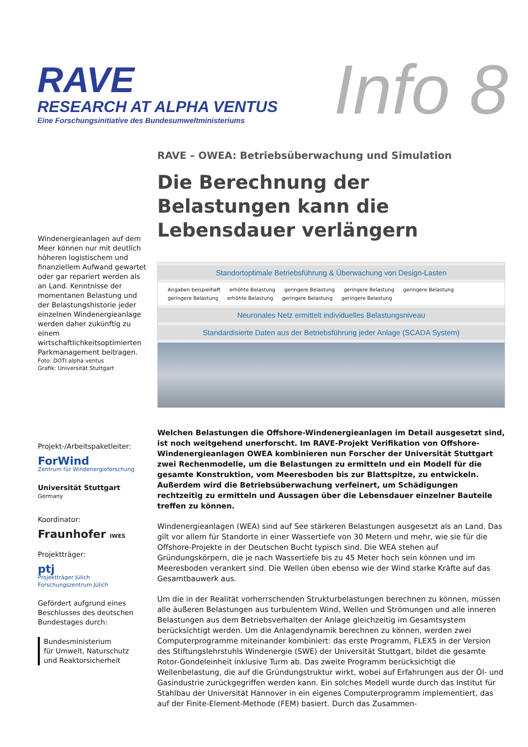RAVE
RESEARCH AT ALPHA VENTUS
Eine Forschungsinitiative des Bundesumweltministeriums
Info 8
Windenergieanlagen auf dem Meer können nur mit deutlich höheren logistischem und finanziellem Aufwand gewartet oder gar repariert werden als an Land. Kenntnisse der momentanen Belastung und der Belastungshistorie jeder einzelnen Windenergieanlage werden daher zukünftig zu einem wirtschaftlichkeitsoptimierten Parkmanagement beitragen.
Foto: DOTI alpha ventus
Grafik: Universität Stuttgart
Projekt-/Arbeitspaketleiter:
ForWind
Zentrum für Windenergieforschung
Universität Stuttgart
Germany
Koordinator:
Fraunhofer IWES
Projektträger:
ptj
Projektträger Jülich
Forschungszentrum Jülich
Gefördert aufgrund eines Beschlusses des deutschen Bundestages durch:
Bundesministerium
für Umwelt, Naturschutz
und Reaktorsicherheit
RAVE – OWEA: Betriebsüberwachung und Simulation
Die Berechnung der Belastungen kann die Lebensdauer verlängern
Standortoptimale Betriebsführung & Überwachung von Design-Lasten
Angaben beispielhaft erhöhte Belastung geringere Belastung geringere Belastung geringere Belastung geringere Belastung erhöhte Belastung geringere Belastung geringere Belastung
Neuronales Netz ermittelt individuelles Belastungsniveau
Standardisierte Daten aus der Betriebsführung jeder Anlage (SCADA System)
Welchen Belastungen die Offshore-Windenergieanlagen im Detail ausgesetzt sind, ist noch weitgehend unerforscht. Im RAVE-Projekt Verifikation von Offshore-Windenergieanlagen OWEA kombinieren nun Forscher der Universität Stuttgart zwei Rechenmodelle, um die Belastungen zu ermitteln und ein Modell für die gesamte Konstruktion, vom Meeresboden bis zur Blattspitze, zu entwickeln. Außerdem wird die Betriebsüberwachung verfeinert, um Schädigungen rechtzeitig zu ermitteln und Aussagen über die Lebensdauer einzelner Bauteile treffen zu können.
Windenergieanlagen (WEA) sind auf See stärkeren Belastungen ausgesetzt als an Land. Das gilt vor allem für Standorte in einer Wassertiefe von 30 Metern und mehr, wie sie für die Offshore-Projekte in der Deutschen Bucht typisch sind. Die WEA stehen auf Gründungskörpern, die je nach Wassertiefe bis zu 45 Meter hoch sein können und im Meeresboden verankert sind. Die Wellen üben ebenso wie der Wind starke Kräfte auf das Gesamtbauwerk aus.
Um die in der Realität vorherrschenden Strukturbelastungen berechnen zu können, müssen alle äußeren Belastungen aus turbulentem Wind, Wellen und Strömungen und alle inneren Belastungen aus dem Betriebsverhalten der Anlage gleichzeitig im Gesamtsystem berücksichtigt werden. Um die Anlagendynamik berechnen zu können, werden zwei Computerprogramme miteinander kombiniert: das erste Programm, FLEX5 in der Version des Stiftungslehrstuhls Windenergie (SWE) der Universität Stuttgart, bildet die gesamte Rotor-Gondeleinheit inklusive Turm ab. Das zweite Programm berücksichtigt die Wellenbelastung, die auf die Gründungstruktur wirkt, wobei auf Erfahrungen aus der Öl- und Gasindustrie zurückgegriffen werden kann. Ein solches Modell wurde durch das Institut für Stahlbau der Universität Hannover in ein eigenes Computerprogramm implementiert, das auf der Finite-Element-Methode (FEM) basiert. Durch das Zusammen-